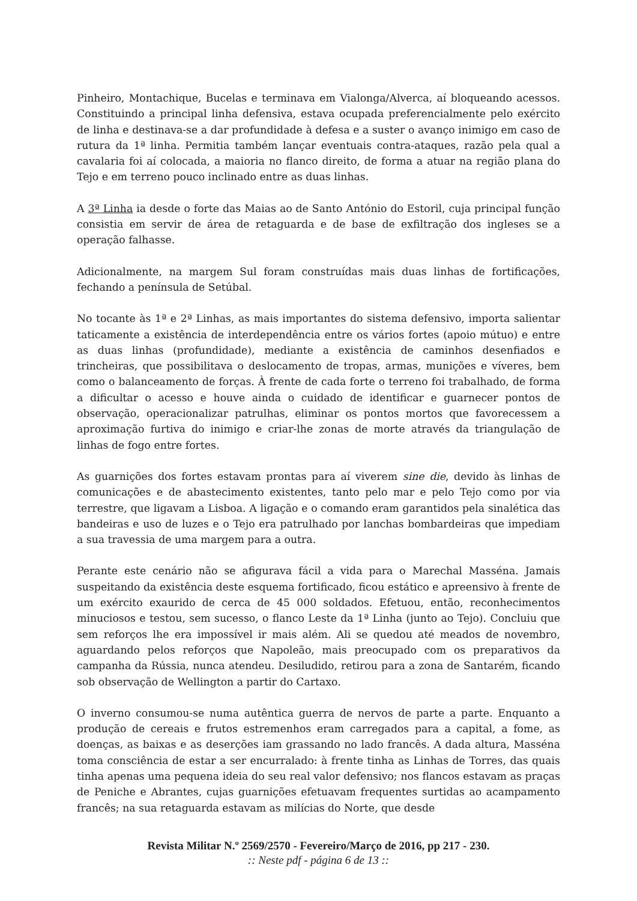Pinheiro, Montachique, Bucelas e terminava em Vialonga/Alverca, aí bloqueando acessos. Constituindo a principal linha defensiva, estava ocupada preferencialmente pelo exército de linha e destinava-se a dar profundidade à defesa e a suster o avanço inimigo em caso de rutura da 1ª linha. Permitia também lançar eventuais contra-ataques, razão pela qual a cavalaria foi aí colocada, a maioria no flanco direito, de forma a atuar na região plana do Tejo e em terreno pouco inclinado entre as duas linhas.
A 3ª Linha ia desde o forte das Maias ao de Santo António do Estoril, cuja principal função consistia em servir de área de retaguarda e de base de exfiltração dos ingleses se a operação falhasse.
Adicionalmente, na margem Sul foram construídas mais duas linhas de fortificações, fechando a península de Setúbal.
No tocante às 1ª e 2ª Linhas, as mais importantes do sistema defensivo, importa salientar taticamente a existência de interdependência entre os vários fortes (apoio mútuo) e entre as duas linhas (profundidade), mediante a existência de caminhos desenfiados e trincheiras, que possibilitava o deslocamento de tropas, armas, munições e víveres, bem como o balanceamento de forças. À frente de cada forte o terreno foi trabalhado, de forma a dificultar o acesso e houve ainda o cuidado de identificar e guarnecer pontos de observação, operacionalizar patrulhas, eliminar os pontos mortos que favorecessem a aproximação furtiva do inimigo e criar-lhe zonas de morte através da triangulação de linhas de fogo entre fortes.
As guarnições dos fortes estavam prontas para aí viverem sine die, devido às linhas de comunicações e de abastecimento existentes, tanto pelo mar e pelo Tejo como por via terrestre, que ligavam a Lisboa. A ligação e o comando eram garantidos pela sinalética das bandeiras e uso de luzes e o Tejo era patrulhado por lanchas bombardeiras que impediam a sua travessia de uma margem para a outra.
Perante este cenário não se afigurava fácil a vida para o Marechal Masséna. Jamais suspeitando da existência deste esquema fortificado, ficou estático e apreensivo à frente de um exército exaurido de cerca de 45 000 soldados. Efetuou, então, reconhecimentos minuciosos e testou, sem sucesso, o flanco Leste da 1ª Linha (junto ao Tejo). Concluiu que sem reforços lhe era impossível ir mais além. Ali se quedou até meados de novembro, aguardando pelos reforços que Napoleão, mais preocupado com os preparativos da campanha da Rússia, nunca atendeu. Desiludido, retirou para a zona de Santarém, ficando sob observação de Wellington a partir do Cartaxo.
O inverno consumou-se numa autêntica guerra de nervos de parte a parte. Enquanto a produção de cereais e frutos estremenhos eram carregados para a capital, a fome, as doenças, as baixas e as deserções iam grassando no lado francês. A dada altura, Masséna toma consciência de estar a ser encurralado: à frente tinha as Linhas de Torres, das quais tinha apenas uma pequena ideia do seu real valor defensivo; nos flancos estavam as praças de Peniche e Abrantes, cujas guarnições efetuavam frequentes surtidas ao acampamento francês; na sua retaguarda estavam as milícias do Norte, que desde
Revista Militar N.º 2569/2570 - Fevereiro/Março de 2016, pp 217 - 230.
:: Neste pdf - página 6 de 13 ::